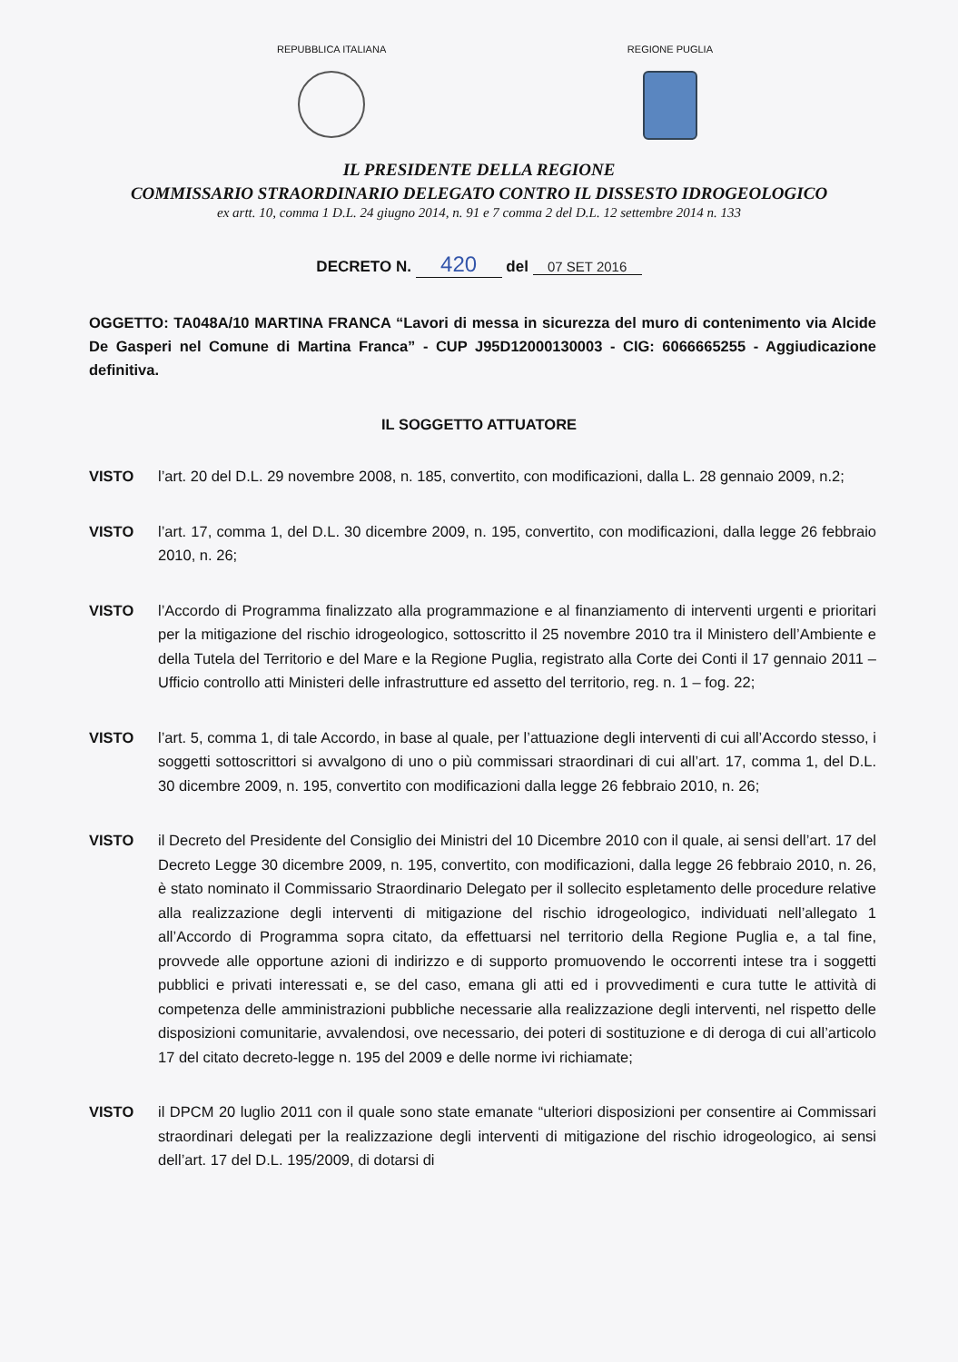REPUBBLICA ITALIANA REGIONE PUGLIA
IL PRESIDENTE DELLA REGIONE
COMMISSARIO STRAORDINARIO DELEGATO CONTRO IL DISSESTO IDROGEOLOGICO
ex artt. 10, comma 1 D.L. 24 giugno 2014, n. 91 e 7 comma 2 del D.L. 12 settembre 2014 n. 133
DECRETO N. 420 del 07 SET 2016
OGGETTO: TA048A/10 MARTINA FRANCA “Lavori di messa in sicurezza del muro di contenimento via Alcide De Gasperi nel Comune di Martina Franca” - CUP J95D12000130003 - CIG: 6066665255 - Aggiudicazione definitiva.
IL SOGGETTO ATTUATORE
VISTO l’art. 20 del D.L. 29 novembre 2008, n. 185, convertito, con modificazioni, dalla L. 28 gennaio 2009, n.2;
VISTO l’art. 17, comma 1, del D.L. 30 dicembre 2009, n. 195, convertito, con modificazioni, dalla legge 26 febbraio 2010, n. 26;
VISTO l’Accordo di Programma finalizzato alla programmazione e al finanziamento di interventi urgenti e prioritari per la mitigazione del rischio idrogeologico, sottoscritto il 25 novembre 2010 tra il Ministero dell’Ambiente e della Tutela del Territorio e del Mare e la Regione Puglia, registrato alla Corte dei Conti il 17 gennaio 2011 – Ufficio controllo atti Ministeri delle infrastrutture ed assetto del territorio, reg. n. 1 – fog. 22;
VISTO l’art. 5, comma 1, di tale Accordo, in base al quale, per l’attuazione degli interventi di cui all’Accordo stesso, i soggetti sottoscrittori si avvalgono di uno o più commissari straordinari di cui all’art. 17, comma 1, del D.L. 30 dicembre 2009, n. 195, convertito con modificazioni dalla legge 26 febbraio 2010, n. 26;
VISTO il Decreto del Presidente del Consiglio dei Ministri del 10 Dicembre 2010 con il quale, ai sensi dell’art. 17 del Decreto Legge 30 dicembre 2009, n. 195, convertito, con modificazioni, dalla legge 26 febbraio 2010, n. 26, è stato nominato il Commissario Straordinario Delegato per il sollecito espletamento delle procedure relative alla realizzazione degli interventi di mitigazione del rischio idrogeologico, individuati nell’allegato 1 all’Accordo di Programma sopra citato, da effettuarsi nel territorio della Regione Puglia e, a tal fine, provvede alle opportune azioni di indirizzo e di supporto promuovendo le occorrenti intese tra i soggetti pubblici e privati interessati e, se del caso, emana gli atti ed i provvedimenti e cura tutte le attività di competenza delle amministrazioni pubbliche necessarie alla realizzazione degli interventi, nel rispetto delle disposizioni comunitarie, avvalendosi, ove necessario, dei poteri di sostituzione e di deroga di cui all’articolo 17 del citato decreto-legge n. 195 del 2009 e delle norme ivi richiamate;
VISTO il DPCM 20 luglio 2011 con il quale sono state emanate “ulteriori disposizioni per consentire ai Commissari straordinari delegati per la realizzazione degli interventi di mitigazione del rischio idrogeologico, ai sensi dell’art. 17 del D.L. 195/2009, di dotarsi di